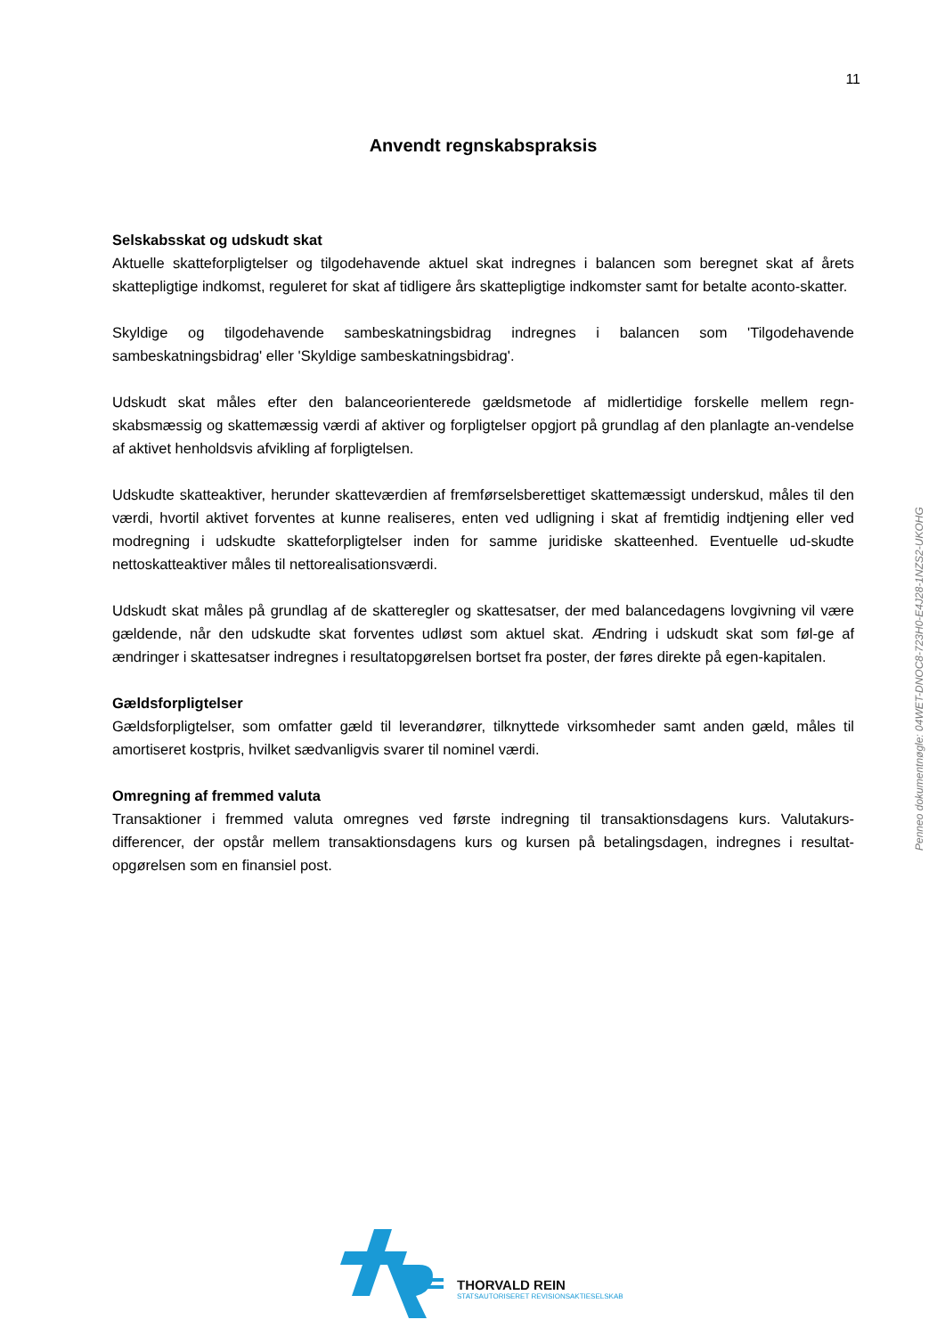11
Anvendt regnskabspraksis
Selskabsskat og udskudt skat
Aktuelle skatteforpligtelser og tilgodehavende aktuel skat indregnes i balancen som beregnet skat af årets skattepligtige indkomst, reguleret for skat af tidligere års skattepligtige indkomster samt for betalte aconto-skatter.
Skyldige og tilgodehavende sambeskatningsbidrag indregnes i balancen som 'Tilgodehavende sambeskatningsbidrag' eller 'Skyldige sambeskatningsbidrag'.
Udskudt skat måles efter den balanceorienterede gældsmetode af midlertidige forskelle mellem regn-skabsmæssig og skattemæssig værdi af aktiver og forpligtelser opgjort på grundlag af den planlagte an-vendelse af aktivet henholdsvis afvikling af forpligtelsen.
Udskudte skatteaktiver, herunder skatteværdien af fremførselsberettiget skattemæssigt underskud, måles til den værdi, hvortil aktivet forventes at kunne realiseres, enten ved udligning i skat af fremtidig indtjening eller ved modregning i udskudte skatteforpligtelser inden for samme juridiske skatteenhed. Eventuelle ud-skudte nettoskatteaktiver måles til nettorealisationsværdi.
Udskudt skat måles på grundlag af de skatteregler og skattesatser, der med balancedagens lovgivning vil være gældende, når den udskudte skat forventes udløst som aktuel skat. Ændring i udskudt skat som føl-ge af ændringer i skattesatser indregnes i resultatopgørelsen bortset fra poster, der føres direkte på egen-kapitalen.
Gældsforpligtelser
Gældsforpligtelser, som omfatter gæld til leverandører, tilknyttede virksomheder samt anden gæld, måles til amortiseret kostpris, hvilket sædvanligvis svarer til nominel værdi.
Omregning af fremmed valuta
Transaktioner i fremmed valuta omregnes ved første indregning til transaktionsdagens kurs. Valutakurs-differencer, der opstår mellem transaktionsdagens kurs og kursen på betalingsdagen, indregnes i resultat-opgørelsen som en finansiel post.
Penneo dokumentnøgle: 04WET-DNOC8-723H0-E4J28-1NZS2-UKOHG
THORVALD REIN
STATSAUTORISERET REVISIONSAKTIESELSKAB